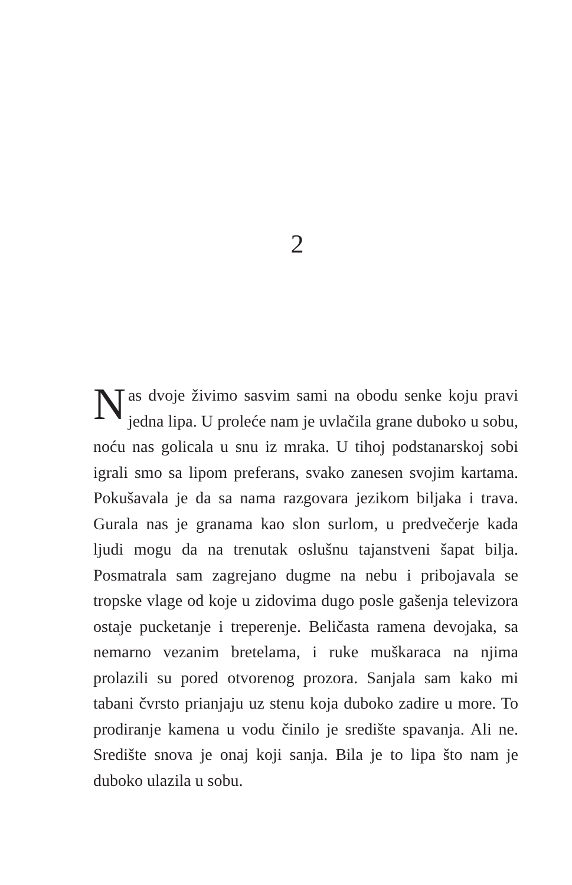2
Nas dvoje živimo sasvim sami na obodu senke koju pravi jedna lipa. U proleće nam je uvlačila grane duboko u sobu, noću nas golicala u snu iz mraka. U tihoj podstanarskoj sobi igrali smo sa lipom preferans, svako zanesen svojim kartama. Pokušavala je da sa nama razgovara jezikom biljaka i trava. Gurala nas je granama kao slon surlom, u predvečerje kada ljudi mogu da na trenutak oslušnu tajanstveni šapat bilja. Posmatrala sam zagrejano dugme na nebu i pribojavala se tropske vlage od koje u zidovima dugo posle gašenja televizora ostaje pucketanje i treperenje. Beličasta ramena devojaka, sa nemarno vezanim bretelama, i ruke muškaraca na njima prolazili su pored otvorenog prozora. Sanjala sam kako mi tabani čvrsto prianjaju uz stenu koja duboko zadire u more. To prodiranje kamena u vodu činilo je središte spavanja. Ali ne. Središte snova je onaj koji sanja. Bila je to lipa što nam je duboko ulazila u sobu.